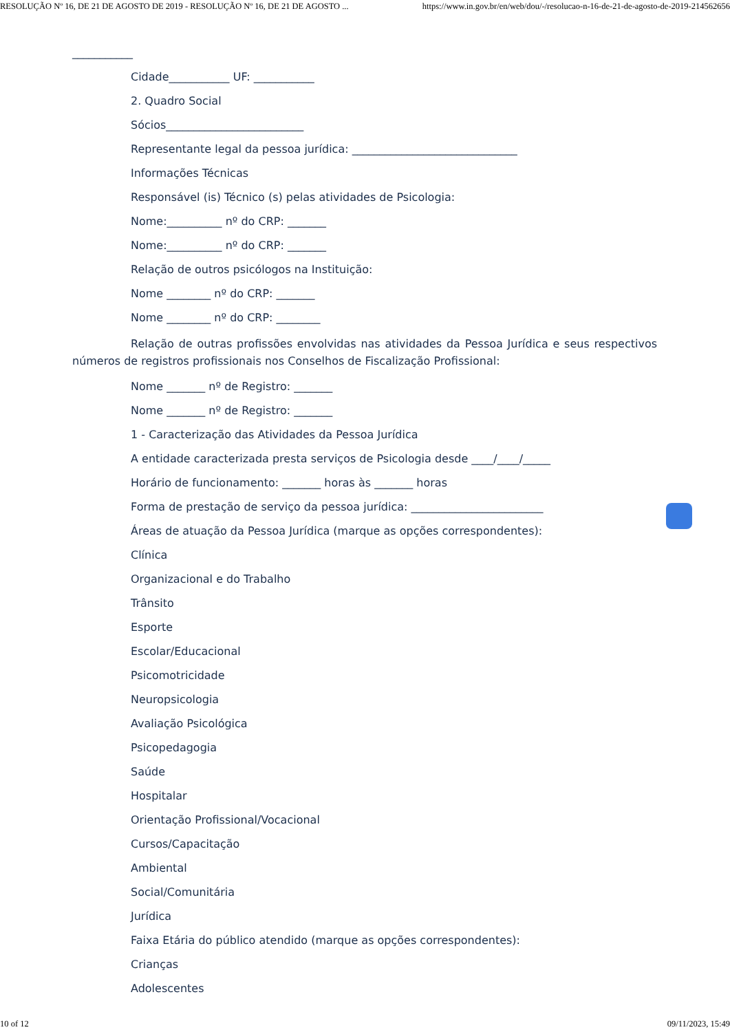RESOLUÇÃO Nº 16, DE 21 DE AGOSTO DE 2019 - RESOLUÇÃO Nº 16, DE 21 DE AGOSTO ... https://www.in.gov.br/en/web/dou/-/resolucao-n-16-de-21-de-agosto-de-2019-214562656
___________
Cidade___________ UF: ___________
2. Quadro Social
Sócios_________________________
Representante legal da pessoa jurídica: ______________________________
Informações Técnicas
Responsável (is) Técnico (s) pelas atividades de Psicologia:
Nome:__________ nº do CRP: _______
Nome:__________ nº do CRP: _______
Relação de outros psicólogos na Instituição:
Nome ________ nº do CRP: _______
Nome ________ nº do CRP: ________
Relação de outras profissões envolvidas nas atividades da Pessoa Jurídica e seus respectivos números de registros profissionais nos Conselhos de Fiscalização Profissional:
Nome _______ nº de Registro: _______
Nome _______ nº de Registro: _______
1 - Caracterização das Atividades da Pessoa Jurídica
A entidade caracterizada presta serviços de Psicologia desde ____/____/_____
Horário de funcionamento: _______ horas às _______ horas
Forma de prestação de serviço da pessoa jurídica: ________________________
Áreas de atuação da Pessoa Jurídica (marque as opções correspondentes):
Clínica
Organizacional e do Trabalho
Trânsito
Esporte
Escolar/Educacional
Psicomotricidade
Neuropsicologia
Avaliação Psicológica
Psicopedagogia
Saúde
Hospitalar
Orientação Profissional/Vocacional
Cursos/Capacitação
Ambiental
Social/Comunitária
Jurídica
Faixa Etária do público atendido (marque as opções correspondentes):
Crianças
Adolescentes
10 of 12 09/11/2023, 15:49